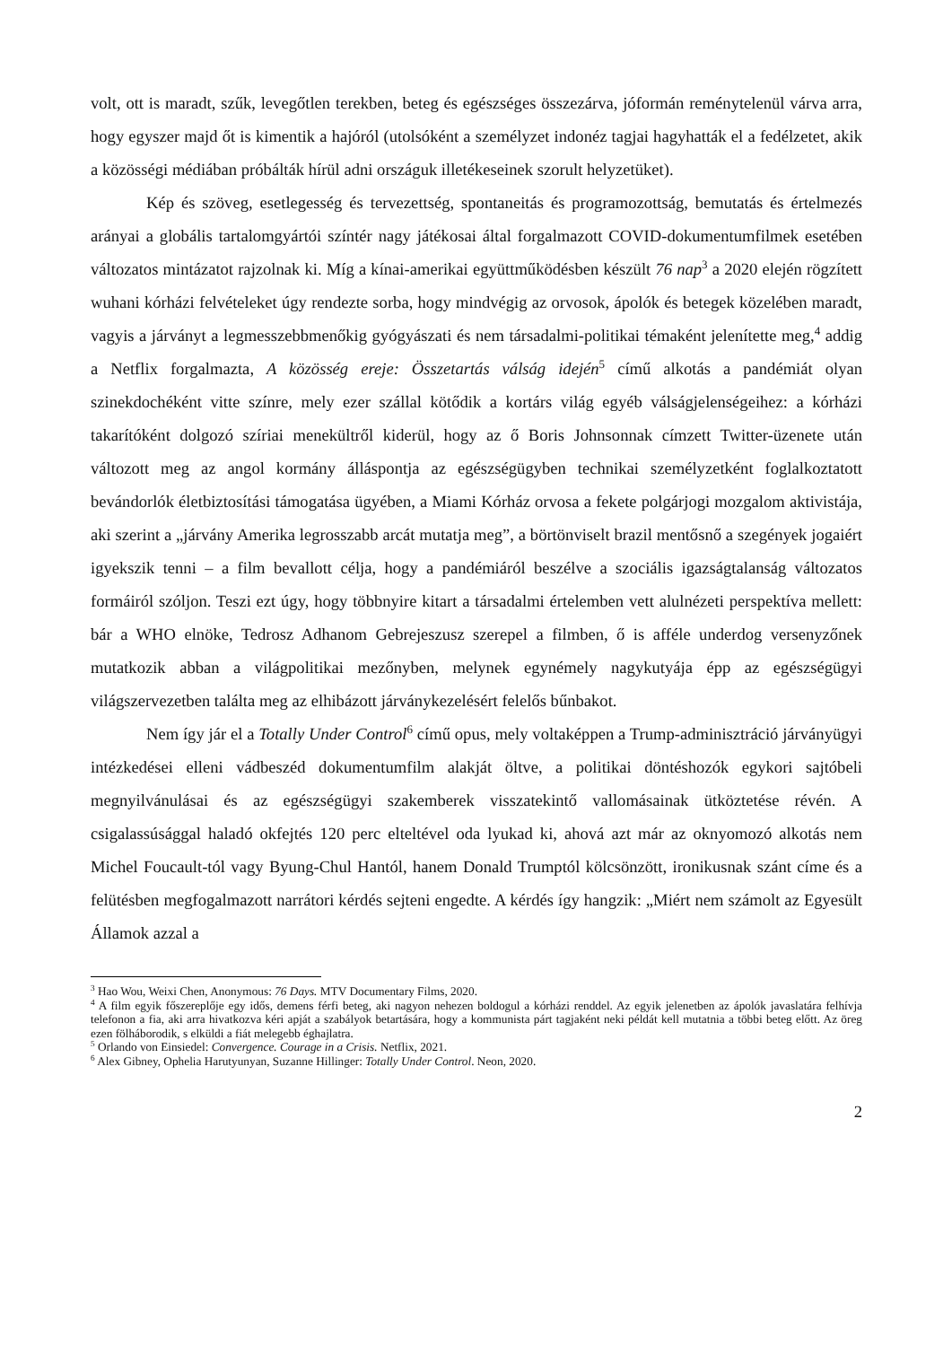volt, ott is maradt, szűk, levegőtlen terekben, beteg és egészséges összezárva, jóformán reménytelenül várva arra, hogy egyszer majd őt is kimentik a hajóról (utolsóként a személyzet indonéz tagjai hagyhatták el a fedélzetet, akik a közösségi médiában próbálták hírül adni országuk illetékeseinek szorult helyzetüket).
Kép és szöveg, esetlegesség és tervezettség, spontaneitás és programozottság, bemutatás és értelmezés arányai a globális tartalomgyártói színtér nagy játékosai által forgalmazott COVID-dokumentumfilmek esetében változatos mintázatot rajzolnak ki. Míg a kínai-amerikai együttműködésben készült 76 nap<sup>3</sup> a 2020 elején rögzített wuhani kórházi felvételeket úgy rendezte sorba, hogy mindvégig az orvosok, ápolók és betegek közelében maradt, vagyis a járványt a legmesszebbmenőkig gyógyászati és nem társadalmi-politikai témaként jelenítette meg,<sup>4</sup> addig a Netflix forgalmazta, A közösség ereje: Összetartás válság idején<sup>5</sup> című alkotás a pandémiát olyan szinekdochéként vitte színre, mely ezer szállal kötődik a kortárs világ egyéb válságjelenségeihez: a kórházi takarítóként dolgozó szíriai menekültről kiderül, hogy az ő Boris Johnsonnak címzett Twitter-üzenete után változott meg az angol kormány álláspontja az egészségügyben technikai személyzetként foglalkoztatott bevándorlók életbiztosítási támogatása ügyében, a Miami Kórház orvosa a fekete polgárjogi mozgalom aktivistája, aki szerint a „járvány Amerika legrosszabb arcát mutatja meg”, a börtönviselt brazil mentősnő a szegények jogaiért igyekszik tenni – a film bevallott célja, hogy a pandémiáról beszélve a szociális igazságtalanság változatos formáiról szóljon. Teszi ezt úgy, hogy többnyire kitart a társadalmi értelemben vett alulnézeti perspektíva mellett: bár a WHO elnöke, Tedrosz Adhanom Gebrejeszusz szerepel a filmben, ő is afféle underdog versenyzőnek mutatkozik abban a világpolitikai mezőnyben, melynek egynémely nagykutyája épp az egészségügyi világszervezetben találta meg az elhibázott járványkezelésért felelős bűnbakot.
Nem így jár el a Totally Under Control<sup>6</sup> című opus, mely voltaképpen a Trump-adminisztráció járványügyi intézkedései elleni vádbeszéd dokumentumfilm alakját öltve, a politikai döntéshozók egykori sajtóbeli megnyilvánulásai és az egészségügyi szakemberek visszatekintő vallomásainak ütköztetése révén. A csigalassúsággal haladó okfejtés 120 perc elteltével oda lyukad ki, ahová azt már az oknyomozó alkotás nem Michel Foucault-tól vagy Byung-Chul Hantól, hanem Donald Trumptól kölcsönzött, ironikusnak szánt címe és a felütésben megfogalmazott narrátori kérdés sejteni engedte. A kérdés így hangzik: „Miért nem számolt az Egyesült Államok azzal a
<sup>3</sup> Hao Wou, Weixi Chen, Anonymous: 76 Days. MTV Documentary Films, 2020.
<sup>4</sup> A film egyik főszereplője egy idős, demens férfi beteg, aki nagyon nehezen boldogul a kórházi renddel. Az egyik jelenetben az ápolók javaslatára felhívja telefonon a fia, aki arra hivatkozva kéri apját a szabályok betartására, hogy a kommunista párt tagjaként neki példát kell mutatnia a többi beteg előtt. Az öreg ezen fölháborodik, s elküldi a fiát melegebb éghajlatra.
<sup>5</sup> Orlando von Einsiedel: Convergence. Courage in a Crisis. Netflix, 2021.
<sup>6</sup> Alex Gibney, Ophelia Harutyunyan, Suzanne Hillinger: Totally Under Control. Neon, 2020.
2